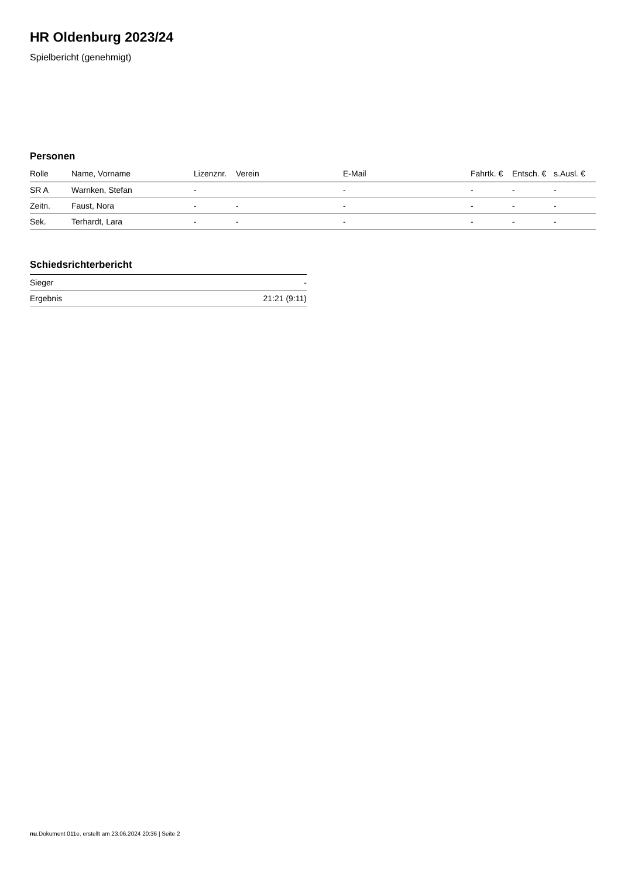HR Oldenburg 2023/24
Spielbericht (genehmigt)
Personen
| Rolle | Name, Vorname | Lizenznr. | Verein | E-Mail | Fahrtk. € | Entsch. € | s.Ausl. € |
| --- | --- | --- | --- | --- | --- | --- | --- |
| SR A | Warnken, Stefan | - | | - | - | - | - |
| Zeitn. | Faust, Nora | - | - | - | - | - | - |
| Sek. | Terhardt, Lara | - | - | - | - | - | - |
Schiedsrichterbericht
| Sieger | - |
| Ergebnis | 21:21 (9:11) |
nu.Dokument 011e, erstellt am 23.06.2024 20:36 | Seite 2